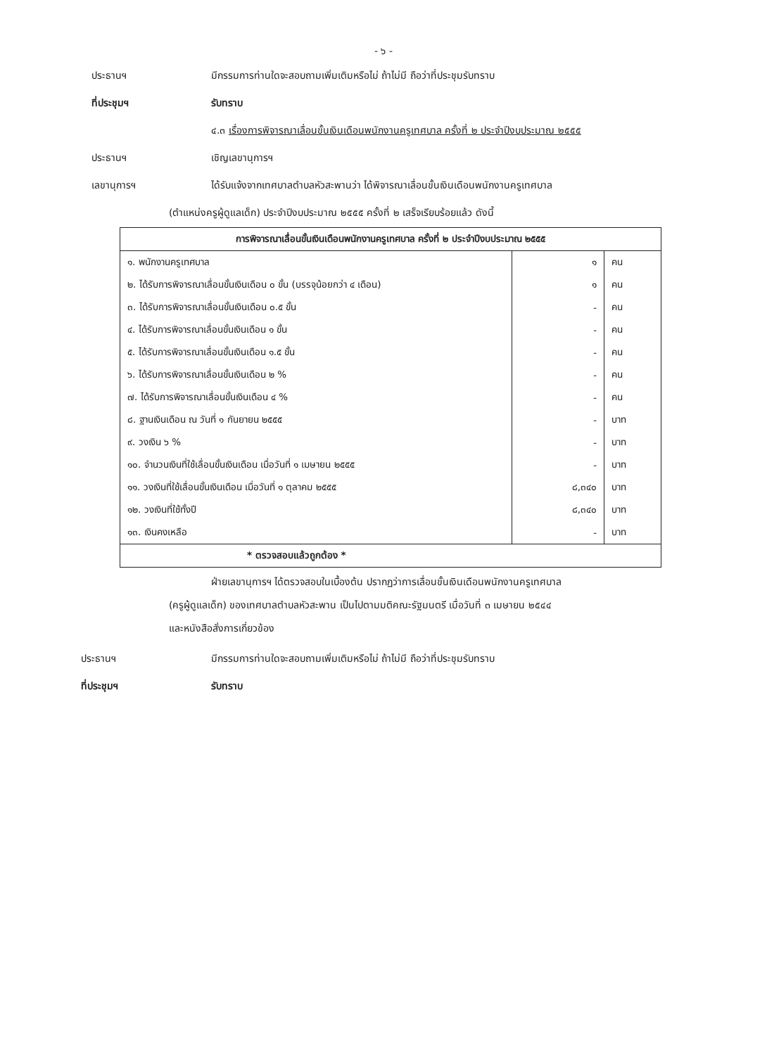- ๖ -
ประธานฯ มีกรรมการท่านใดจะสอบถามเพิ่มเติมหรือไม่ ถ้าไม่มี ถือว่าที่ประชุมรับทราบ
ที่ประชุมฯ รับทราบ
๔.๓ เรื่องการพิจารณาเลื่อนขั้นเงินเดือนพนักงานครูเทศบาล ครั้งที่ ๒ ประจำปีงบประมาณ ๒๕๕๕
ประธานฯ เชิญเลขานุการฯ
เลขานุการฯ ได้รับแจ้งจากเทศบาลตำบลหัวสะพานว่า ได้พิจารณาเลื่อนขั้นเงินเดือนพนักงานครูเทศบาล
(ตำแหน่งครูผู้ดูแลเด็ก) ประจำปีงบประมาณ ๒๕๕๕ ครั้งที่ ๒ เสร็จเรียบร้อยแล้ว ดังนี้
| การพิจารณาเลื่อนขั้นเงินเดือนพนักงานครูเทศบาล ครั้งที่ ๒ ประจำปีงบประมาณ ๒๕๕๕ | | |
| --- | --- | --- |
| ๑. พนักงานครูเทศบาล | ๑ | คน |
| ๒. ได้รับการพิจารณาเลื่อนขั้นเงินเดือน ๐ ขั้น (บรรจุน้อยกว่า ๔ เดือน) | ๑ | คน |
| ๓. ได้รับการพิจารณาเลื่อนขั้นเงินเดือน ๐.๕ ขั้น | - | คน |
| ๔. ได้รับการพิจารณาเลื่อนขั้นเงินเดือน ๑ ขั้น | - | คน |
| ๕. ได้รับการพิจารณาเลื่อนขั้นเงินเดือน ๑.๕ ขั้น | - | คน |
| ๖. ได้รับการพิจารณาเลื่อนขั้นเงินเดือน ๒ % | - | คน |
| ๗. ได้รับการพิจารณาเลื่อนขั้นเงินเดือน ๔ % | - | คน |
| ๘. ฐานเงินเดือน ณ วันที่ ๑ กันยายน ๒๕๕๕ | - | บาท |
| ๙. วงเงิน ๖ % | - | บาท |
| ๑๐. จำนวนเงินที่ใช้เลื่อนขั้นเงินเดือน เมื่อวันที่ ๑ เมษายน ๒๕๕๕ | - | บาท |
| ๑๑. วงเงินที่ใช้เลื่อนขั้นเงินเดือน เมื่อวันที่ ๑ ตุลาคม ๒๕๕๕ | ๘,๓๔๐ | บาท |
| ๑๒. วงเงินที่ใช้ทั้งปี | ๘,๓๔๐ | บาท |
| ๑๓. เงินคงเหลือ | - | บาท |
| * ตรวจสอบแล้วถูกต้อง * | | |
ฝ่ายเลขานุการฯ ได้ตรวจสอบในเบื้องต้น ปรากฏว่าการเลื่อนขั้นเงินเดือนพนักงานครูเทศบาล
(ครูผู้ดูแลเด็ก) ของเทศบาลตำบลหัวสะพาน เป็นไปตามมติคณะรัฐมนตรี เมื่อวันที่ ๓ เมษายน ๒๕๔๔
และหนังสือสั่งการเกี่ยวข้อง
ประธานฯ มีกรรมการท่านใดจะสอบถามเพิ่มเติมหรือไม่ ถ้าไม่มี ถือว่าที่ประชุมรับทราบ
ที่ประชุมฯ รับทราบ